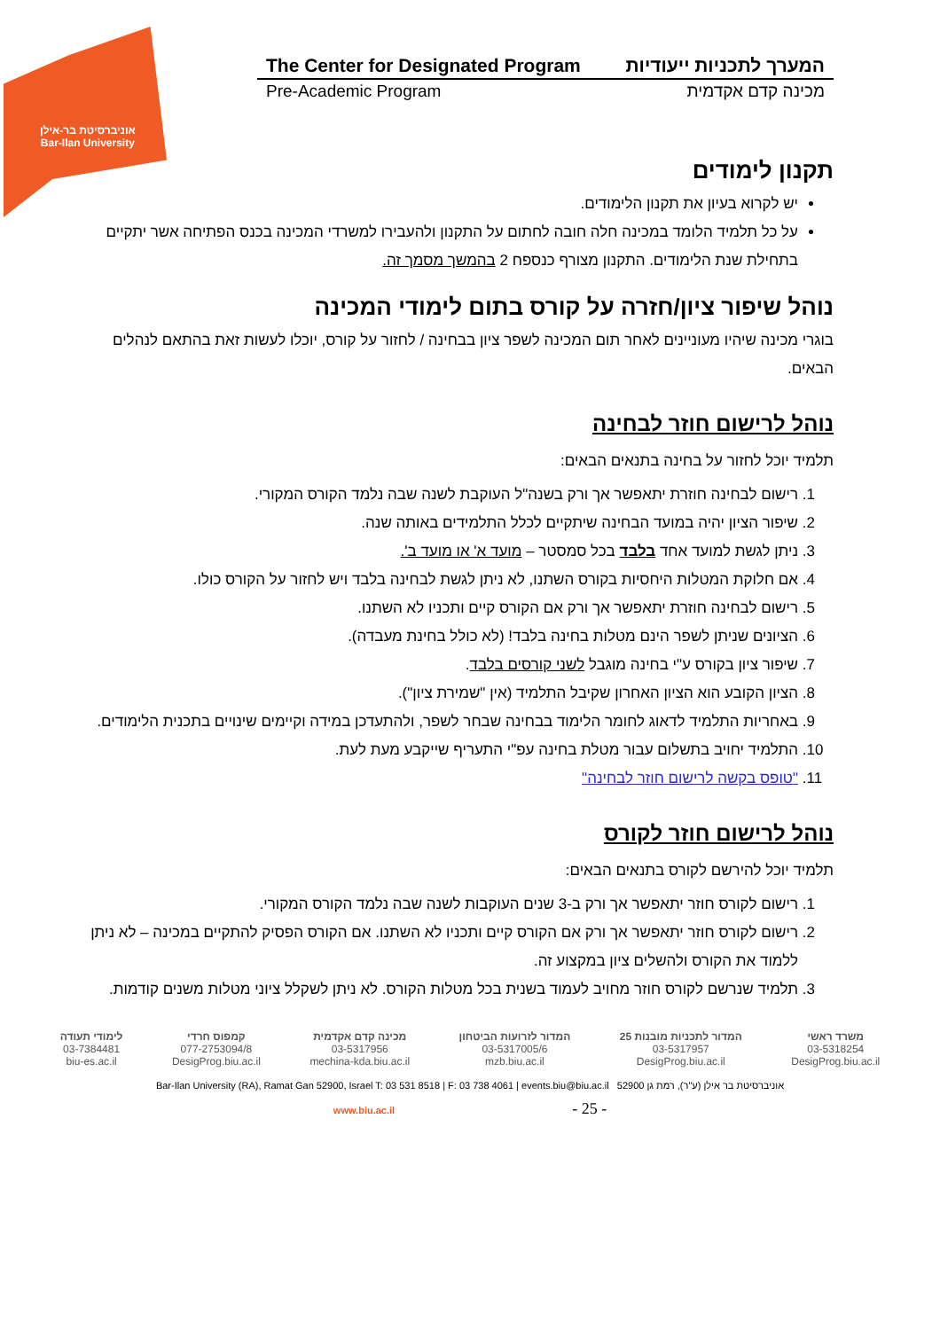אוניברסיטת בר-אילן
Bar-Ilan University
The Center for Designated Program המערך לתכניות ייעודיות
Pre-Academic Program מכינה קדם אקדמית
תקנון לימודים
יש לקרוא בעיון את תקנון הלימודים.
על כל תלמיד הלומד במכינה חלה חובה לחתום על התקנון ולהעבירו למשרדי המכינה בכנס הפתיחה אשר יתקיים בתחילת שנת הלימודים. התקנון מצורף כנספח 2 בהמשך מסמך זה.
נוהל שיפור ציון/חזרה על קורס בתום לימודי המכינה
בוגרי מכינה שיהיו מעוניינים לאחר תום המכינה לשפר ציון בבחינה / לחזור על קורס, יוכלו לעשות זאת בהתאם לנהלים הבאים.
נוהל לרישום חוזר לבחינה
תלמיד יוכל לחזור על בחינה בתנאים הבאים:
1. רישום לבחינה חוזרת יתאפשר אך ורק בשנה"ל העוקבת לשנה שבה נלמד הקורס המקורי.
2. שיפור הציון יהיה במועד הבחינה שיתקיים לכלל התלמידים באותה שנה.
3. ניתן לגשת למועד אחד בלבד בכל סמסטר – מועד א' או מועד ב'.
4. אם חלוקת המטלות היחסיות בקורס השתנו, לא ניתן לגשת לבחינה בלבד ויש לחזור על הקורס כולו.
5. רישום לבחינה חוזרת יתאפשר אך ורק אם הקורס קיים ותכניו לא השתנו.
6. הציונים שניתן לשפר הינם מטלות בחינה בלבד! (לא כולל בחינת מעבדה).
7. שיפור ציון בקורס ע"י בחינה מוגבל לשני קורסים בלבד.
8. הציון הקובע הוא הציון האחרון שקיבל התלמיד (אין "שמירת ציון").
9. באחריות התלמיד לדאוג לחומר הלימוד בבחינה שבחר לשפר, ולהתעדכן במידה וקיימים שינויים בתכנית הלימודים.
10. התלמיד יחויב בתשלום עבור מטלת בחינה עפ"י התעריף שייקבע מעת לעת.
11. "טופס בקשה לרישום חוזר לבחינה"
נוהל לרישום חוזר לקורס
תלמיד יוכל להירשם לקורס בתנאים הבאים:
1. רישום לקורס חוזר יתאפשר אך ורק ב-3 שנים העוקבות לשנה שבה נלמד הקורס המקורי.
2. רישום לקורס חוזר יתאפשר אך ורק אם הקורס קיים ותכניו לא השתנו. אם הקורס הפסיק להתקיים במכינה – לא ניתן ללמוד את הקורס ולהשלים ציון במקצוע זה.
3. תלמיד שנרשם לקורס חוזר מחויב לעמוד בשנית בכל מטלות הקורס. לא ניתן לשקלל ציוני מטלות משנים קודמות.
משרד ראשי
03-5318254
DesigProg.biu.ac.il
המדור לתכניות מובנות 25
03-5317957
DesigProg.biu.ac.il
המדור לזרועות הביטחון
03-5317005/6
mzb.biu.ac.il
מכינה קדם אקדמית
03-5317956
mechina-kda.biu.ac.il
קמפוס חרדי
077-2753094/8
DesigProg.biu.ac.il
לימודי תעודה
03-7384481
biu-es.ac.il
Bar-Ilan University (RA), Ramat Gan 52900, Israel T: 03 531 8518 | F: 03 738 4061 | events.biu@biu.ac.il אוניברסיטת בר אילן (ע"ר), רמת גן 52900
www.biu.ac.il - 25 -